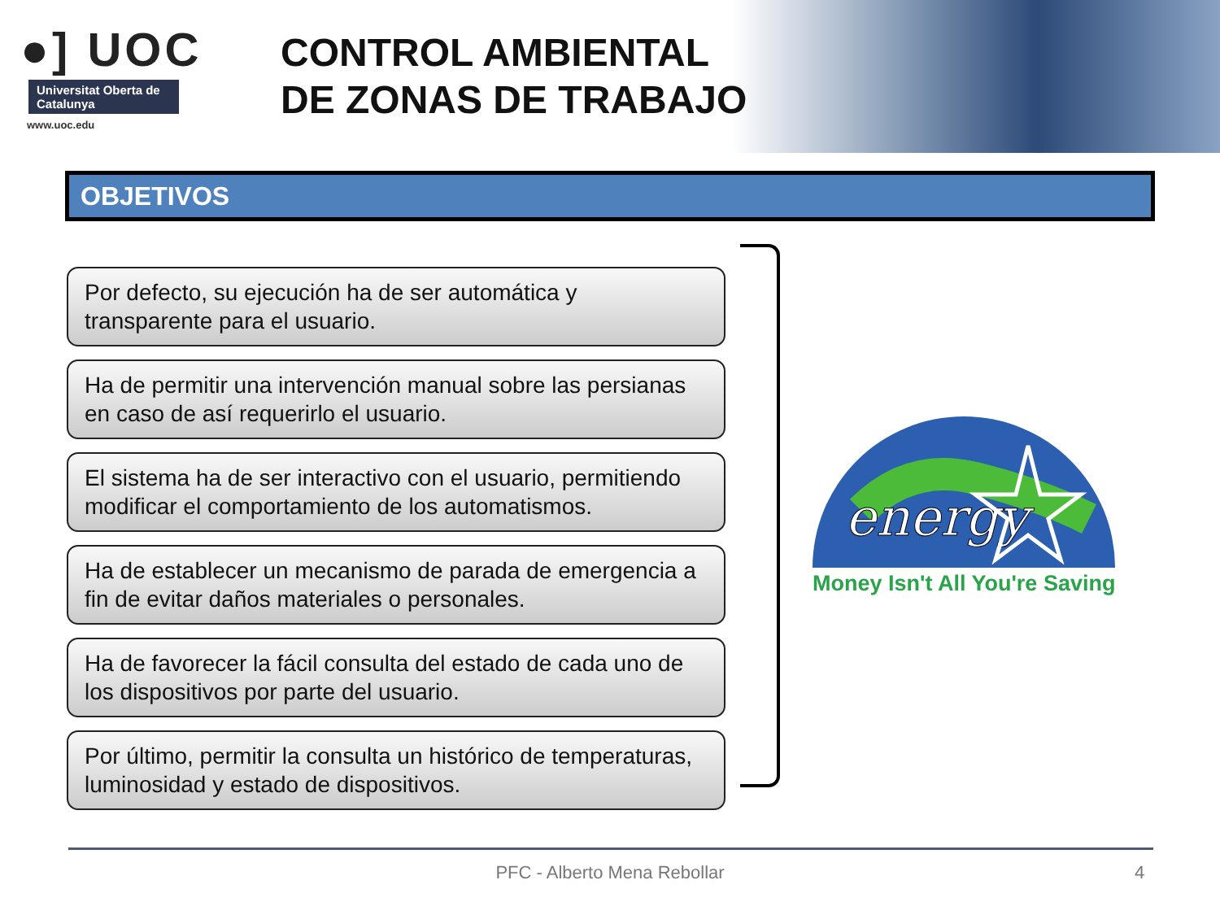●] UOC
Universitat Oberta de Catalunya
www.uoc.edu
CONTROL AMBIENTAL
DE ZONAS DE TRABAJO
OBJETIVOS
Por defecto, su ejecución ha de ser automática y transparente para el usuario.
Ha de permitir una intervención manual sobre las persianas en caso de así requerirlo el usuario.
El sistema ha de ser interactivo con el usuario, permitiendo modificar el comportamiento de los automatismos.
Ha de establecer un mecanismo de parada de emergencia a fin de evitar daños materiales o personales.
Ha de favorecer la fácil consulta del estado de cada uno de los dispositivos por parte del usuario.
Por último, permitir la consulta un histórico de temperaturas, luminosidad y estado de dispositivos.
energy
Money Isn't All You're Saving
PFC - Alberto Mena Rebollar 4